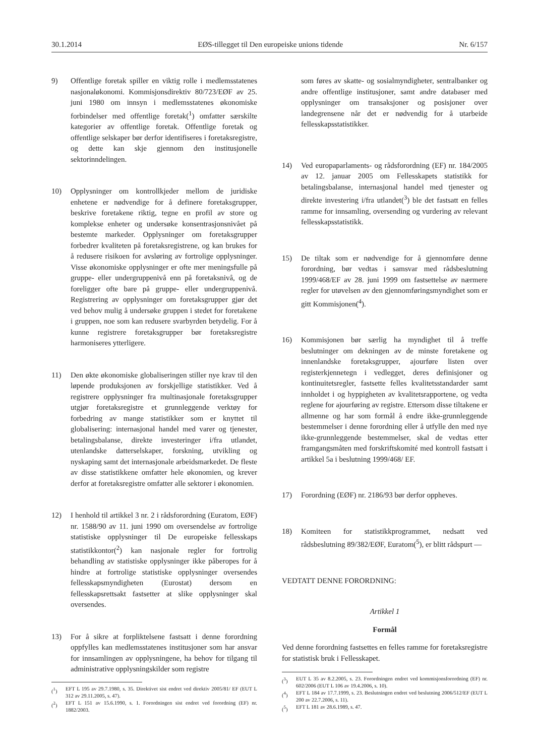30.1.2014 EØS-tillegget til Den europeiske unions tidende Nr. 6/157
9) Offentlige foretak spiller en viktig rolle i medlemsstatenes nasjonaløkonomi. Kommisjonsdirektiv 80/723/EØF av 25. juni 1980 om innsyn i medlemsstatenes økonomiske forbindelser med offentlige foretak(<sup>1</sup>) omfatter særskilte kategorier av offentlige foretak. Offentlige foretak og offentlige selskaper bør derfor identifiseres i foretaksregistre, og dette kan skje gjennom den institusjonelle sektorinndelingen.
10) Opplysninger om kontrollkjeder mellom de juridiske enhetene er nødvendige for å definere foretaksgrupper, beskrive foretakene riktig, tegne en profil av store og komplekse enheter og undersøke konsentrasjonsnivået på bestemte markeder. Opplysninger om foretaksgrupper forbedrer kvaliteten på foretaksregistrene, og kan brukes for å redusere risikoen for avsløring av fortrolige opplysninger. Visse økonomiske opplysninger er ofte mer meningsfulle på gruppe- eller undergruppenivå enn på foretaksnivå, og de foreligger ofte bare på gruppe- eller undergruppenivå. Registrering av opplysninger om foretaksgrupper gjør det ved behov mulig å undersøke gruppen i stedet for foretakene i gruppen, noe som kan redusere svarbyrden betydelig. For å kunne registrere foretaksgrupper bør foretaksregistre harmoniseres ytterligere.
11) Den økte økonomiske globaliseringen stiller nye krav til den løpende produksjonen av forskjellige statistikker. Ved å registrere opplysninger fra multinasjonale foretaksgrupper utgjør foretaksregistre et grunnleggende verktøy for forbedring av mange statistikker som er knyttet til globalisering: internasjonal handel med varer og tjenester, betalingsbalanse, direkte investeringer i/fra utlandet, utenlandske datterselskaper, forskning, utvikling og nyskaping samt det internasjonale arbeidsmarkedet. De fleste av disse statistikkene omfatter hele økonomien, og krever derfor at foretaksregistre omfatter alle sektorer i økonomien.
12) I henhold til artikkel 3 nr. 2 i rådsforordning (Euratom, EØF) nr. 1588/90 av 11. juni 1990 om oversendelse av fortrolige statistiske opplysninger til De europeiske fellesskaps statistikkontor(<sup>2</sup>) kan nasjonale regler for fortrolig behandling av statistiske opplysninger ikke påberopes for å hindre at fortrolige statistiske opplysninger oversendes fellesskapsmyndigheten (Eurostat) dersom en fellesskapsrettsakt fastsetter at slike opplysninger skal oversendes.
13) For å sikre at forpliktelsene fastsatt i denne forordning oppfylles kan medlemsstatenes institusjoner som har ansvar for innsamlingen av opplysningene, ha behov for tilgang til administrative opplysningskilder som registre
(<sup>1</sup>) EFT L 195 av 29.7.1980, s. 35. Direktivet sist endret ved direktiv 2005/81/ EF (EUT L 312 av 29.11.2005, s. 47).
(<sup>2</sup>) EFT L 151 av 15.6.1990, s. 1. Forordningen sist endret ved forordning (EF) nr. 1882/2003.
som føres av skatte- og sosialmyndigheter, sentralbanker og andre offentlige institusjoner, samt andre databaser med opplysninger om transaksjoner og posisjoner over landegrensene når det er nødvendig for å utarbeide fellesskapsstatistikker.
14) Ved europaparlaments- og rådsforordning (EF) nr. 184/2005 av 12. januar 2005 om Fellesskapets statistikk for betalingsbalanse, internasjonal handel med tjenester og direkte investering i/fra utlandet(<sup>3</sup>) ble det fastsatt en felles ramme for innsamling, oversending og vurdering av relevant fellesskapsstatistikk.
15) De tiltak som er nødvendige for å gjennomføre denne forordning, bør vedtas i samsvar med rådsbeslutning 1999/468/EF av 28. juni 1999 om fastsettelse av nærmere regler for utøvelsen av den gjennomføringsmyndighet som er gitt Kommisjonen(<sup>4</sup>).
16) Kommisjonen bør særlig ha myndighet til å treffe beslutninger om dekningen av de minste foretakene og innenlandske foretaksgrupper, ajourføre listen over registerkjennetegn i vedlegget, deres definisjoner og kontinuitetsregler, fastsette felles kvalitetsstandarder samt innholdet i og hyppigheten av kvalitetsrapportene, og vedta reglene for ajourføring av registre. Ettersom disse tiltakene er allmenne og har som formål å endre ikke-grunnleggende bestemmelser i denne forordning eller å utfylle den med nye ikke-grunnleggende bestemmelser, skal de vedtas etter framgangsmåten med forskriftskomité med kontroll fastsatt i artikkel 5a i beslutning 1999/468/ EF.
17) Forordning (EØF) nr. 2186/93 bør derfor oppheves.
18) Komiteen for statistikkprogrammet, nedsatt ved rådsbeslutning 89/382/EØF, Euratom(<sup>5</sup>), er blitt rådspurt —
VEDTATT DENNE FORORDNING:
Artikkel 1
Formål
Ved denne forordning fastsettes en felles ramme for foretaksregistre for statistisk bruk i Fellesskapet.
(<sup>3</sup>) EUT L 35 av 8.2.2005, s. 23. Forordningen endret ved kommisjonsforordning (EF) nr. 602/2006 (EUT L 106 av 19.4.2006, s. 10).
(<sup>4</sup>) EFT L 184 av 17.7.1999, s. 23. Beslutningen endret ved beslutning 2006/512/EF (EUT L 200 av 22.7.2006, s. 11).
(<sup>5</sup>) EFT L 181 av 28.6.1989, s. 47.